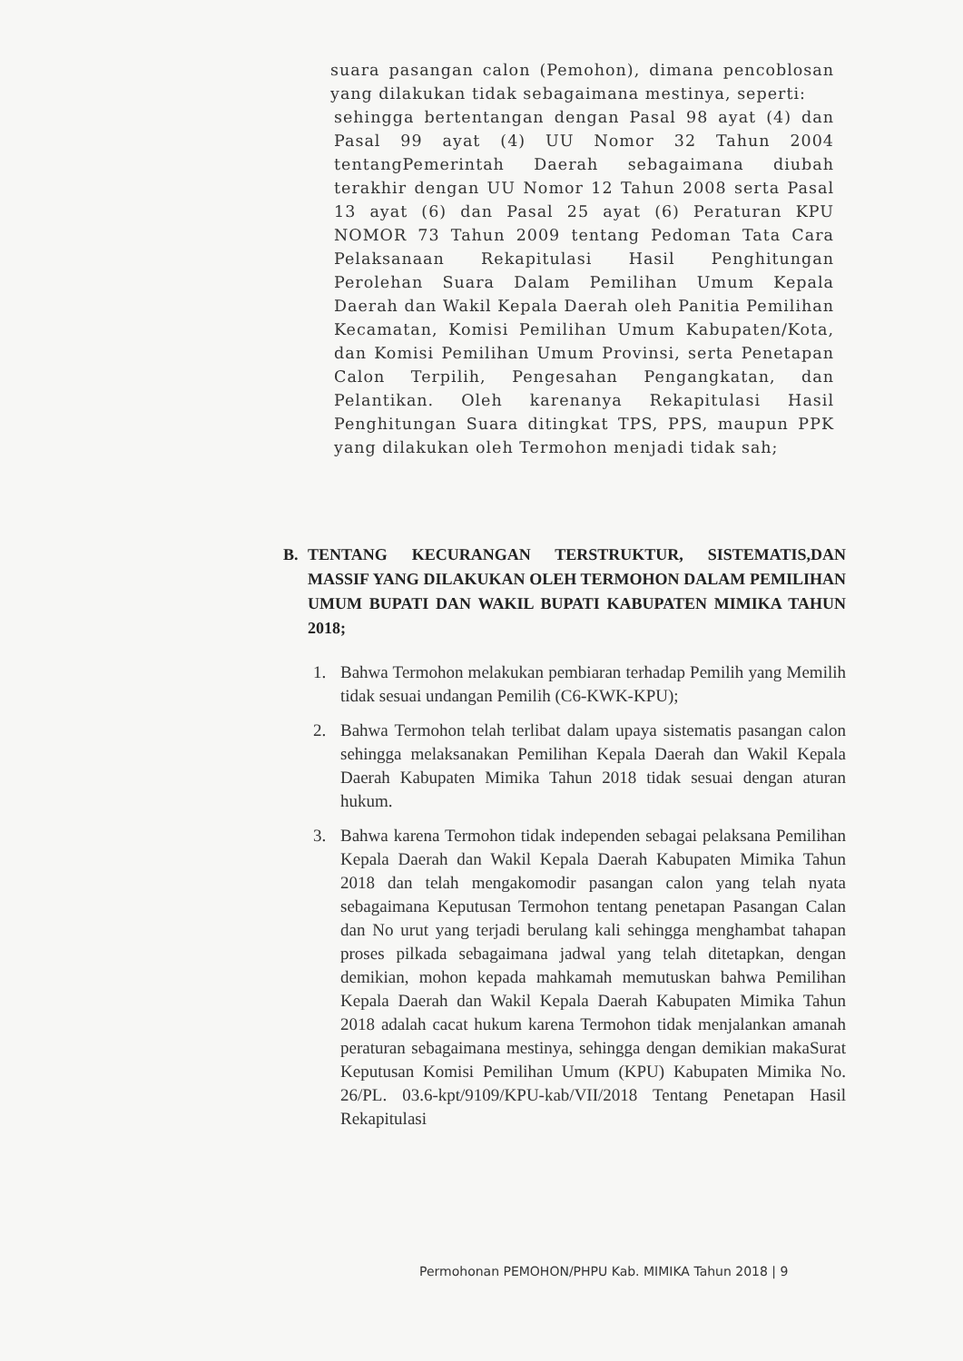suara pasangan calon (Pemohon), dimana pencoblosan yang dilakukan tidak sebagaimana mestinya, seperti:
sehingga bertentangan dengan Pasal 98 ayat (4) dan Pasal 99 ayat (4) UU Nomor 32 Tahun 2004 tentangPemerintah Daerah sebagaimana diubah terakhir dengan UU Nomor 12 Tahun 2008 serta Pasal 13 ayat (6) dan Pasal 25 ayat (6) Peraturan KPU NOMOR 73 Tahun 2009 tentang Pedoman Tata Cara Pelaksanaan Rekapitulasi Hasil Penghitungan Perolehan Suara Dalam Pemilihan Umum Kepala Daerah dan Wakil Kepala Daerah oleh Panitia Pemilihan Kecamatan, Komisi Pemilihan Umum Kabupaten/Kota, dan Komisi Pemilihan Umum Provinsi, serta Penetapan Calon Terpilih, Pengesahan Pengangkatan, dan Pelantikan. Oleh karenanya Rekapitulasi Hasil Penghitungan Suara ditingkat TPS, PPS, maupun PPK yang dilakukan oleh Termohon menjadi tidak sah;
B. TENTANG KECURANGAN TERSTRUKTUR, SISTEMATIS,DAN MASSIF YANG DILAKUKAN OLEH TERMOHON DALAM PEMILIHAN UMUM BUPATI DAN WAKIL BUPATI KABUPATEN MIMIKA TAHUN 2018;
1. Bahwa Termohon melakukan pembiaran terhadap Pemilih yang Memilih tidak sesuai undangan Pemilih (C6-KWK-KPU);
2. Bahwa Termohon telah terlibat dalam upaya sistematis pasangan calon sehingga melaksanakan Pemilihan Kepala Daerah dan Wakil Kepala Daerah Kabupaten Mimika Tahun 2018 tidak sesuai dengan aturan hukum.
3. Bahwa karena Termohon tidak independen sebagai pelaksana Pemilihan Kepala Daerah dan Wakil Kepala Daerah Kabupaten Mimika Tahun 2018 dan telah mengakomodir pasangan calon yang telah nyata sebagaimana Keputusan Termohon tentang penetapan Pasangan Calan dan No urut yang terjadi berulang kali sehingga menghambat tahapan proses pilkada sebagaimana jadwal yang telah ditetapkan, dengan demikian, mohon kepada mahkamah memutuskan bahwa Pemilihan Kepala Daerah dan Wakil Kepala Daerah Kabupaten Mimika Tahun 2018 adalah cacat hukum karena Termohon tidak menjalankan amanah peraturan sebagaimana mestinya, sehingga dengan demikian makaSurat Keputusan Komisi Pemilihan Umum (KPU) Kabupaten Mimika No. 26/PL. 03.6-kpt/9109/KPU-kab/VII/2018 Tentang Penetapan Hasil Rekapitulasi
Permohonan PEMOHON/PHPU Kab. MIMIKA Tahun 2018 | 9